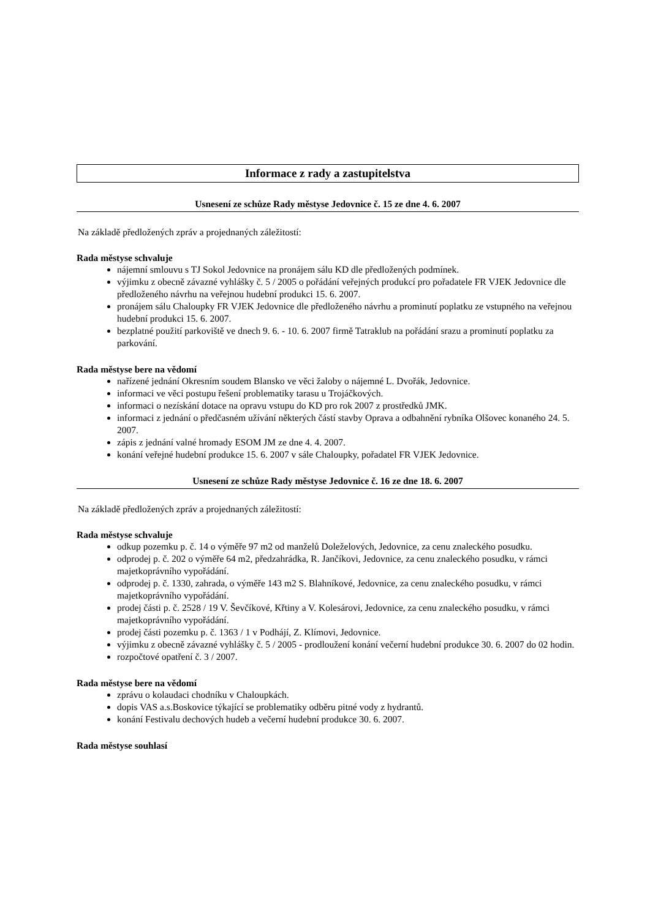Informace z rady a zastupitelstva
Usnesení ze schůze Rady městyse Jedovnice č. 15 ze dne 4. 6. 2007
Na základě předložených zpráv a projednaných záležitostí:
Rada městyse schvaluje
nájemní smlouvu s TJ Sokol Jedovnice na pronájem sálu KD dle předložených podmínek.
výjimku z obecně závazné vyhlášky č. 5 / 2005 o pořádání veřejných produkcí pro pořadatele FR VJEK Jedovnice dle předloženého návrhu na veřejnou hudební produkci 15. 6. 2007.
pronájem sálu Chaloupky FR VJEK Jedovnice dle předloženého návrhu a prominutí poplatku ze vstupného na veřejnou hudební produkci 15. 6. 2007.
bezplatné použití parkoviště ve dnech 9. 6. - 10. 6. 2007 firmě Tatraklub na pořádání srazu a prominutí poplatku za parkování.
Rada městyse bere na vědomí
nařízené jednání Okresním soudem Blansko ve věci žaloby o nájemné L. Dvořák, Jedovnice.
informaci ve věci postupu řešení problematiky tarasu u Trojáčkových.
informaci o nezískání dotace na opravu vstupu do KD pro rok 2007 z prostředků JMK.
informaci z jednání o předčasném užívání některých částí stavby Oprava a odbahnění rybníka Olšovec konaného 24. 5. 2007.
zápis z jednání valné hromady ESOM JM ze dne 4. 4. 2007.
konání veřejné hudební produkce 15. 6. 2007 v sále Chaloupky, pořadatel FR VJEK Jedovnice.
Usnesení ze schůze Rady městyse Jedovnice č. 16 ze dne 18. 6. 2007
Na základě předložených zpráv a projednaných záležitostí:
Rada městyse schvaluje
odkup pozemku p. č. 14 o výměře 97 m2 od manželů Doleželových, Jedovnice, za cenu znaleckého posudku.
odprodej p. č. 202 o výměře 64 m2, předzahrádka, R. Jančíkovi, Jedovnice, za cenu znaleckého posudku, v rámci majetkoprávního vypořádání.
odprodej p. č. 1330, zahrada, o výměře 143 m2 S. Blahníkové, Jedovnice, za cenu znaleckého posudku, v rámci majetkoprávního vypořádání.
prodej části p. č. 2528 / 19 V. Ševčíkové, Křtiny a V. Kolesárovi, Jedovnice, za cenu znaleckého posudku, v rámci majetkoprávního vypořádání.
prodej části pozemku p. č. 1363 / 1 v Podhájí, Z. Klímovi, Jedovnice.
výjimku z obecně závazné vyhlášky č. 5 / 2005 - prodloužení konání večerní hudební produkce 30. 6. 2007 do 02 hodin.
rozpočtové opatření č. 3 / 2007.
Rada městyse bere na vědomí
zprávu o kolaudaci chodníku v Chaloupkách.
dopis VAS a.s.Boskovice týkající se problematiky odběru pitné vody z hydrantů.
konání Festivalu dechových hudeb a večerní hudební produkce 30. 6. 2007.
Rada městyse souhlasí